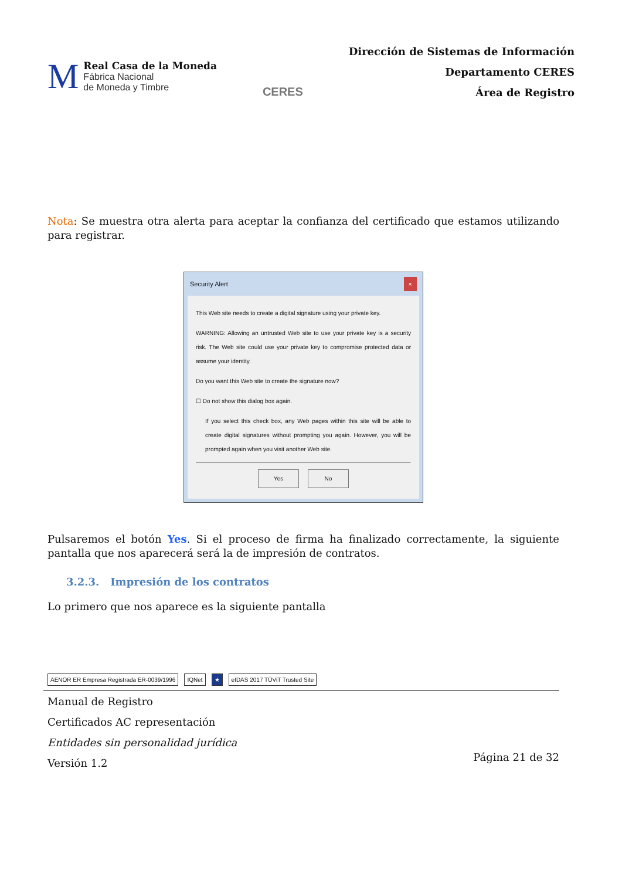M
Real Casa de la Moneda
Fábrica Nacional
de Moneda y Timbre
CERES
Dirección de Sistemas de Información
Departamento CERES
Área de Registro
Nota: Se muestra otra alerta para aceptar la confianza del certificado que estamos utilizando para registrar.
Security Alert ×
This Web site needs to create a digital signature using your private key.
WARNING: Allowing an untrusted Web site to use your private key is a security risk. The Web site could use your private key to compromise protected data or assume your identity.
Do you want this Web site to create the signature now?
☐ Do not show this dialog box again.
If you select this check box, any Web pages within this site will be able to create digital signatures without prompting you again. However, you will be prompted again when you visit another Web site.
Yes No
Pulsaremos el botón Yes. Si el proceso de firma ha finalizado correctamente, la siguiente pantalla que nos aparecerá será la de impresión de contratos.
3.2.3. Impresión de los contratos
Lo primero que nos aparece es la siguiente pantalla
AENOR ER Empresa Registrada ER-0039/1996
IQNet
★
eIDAS 2017 TÜViT Trusted Site
Manual de Registro
Certificados AC representación
Entidades sin personalidad jurídica
Versión 1.2
Página 21 de 32